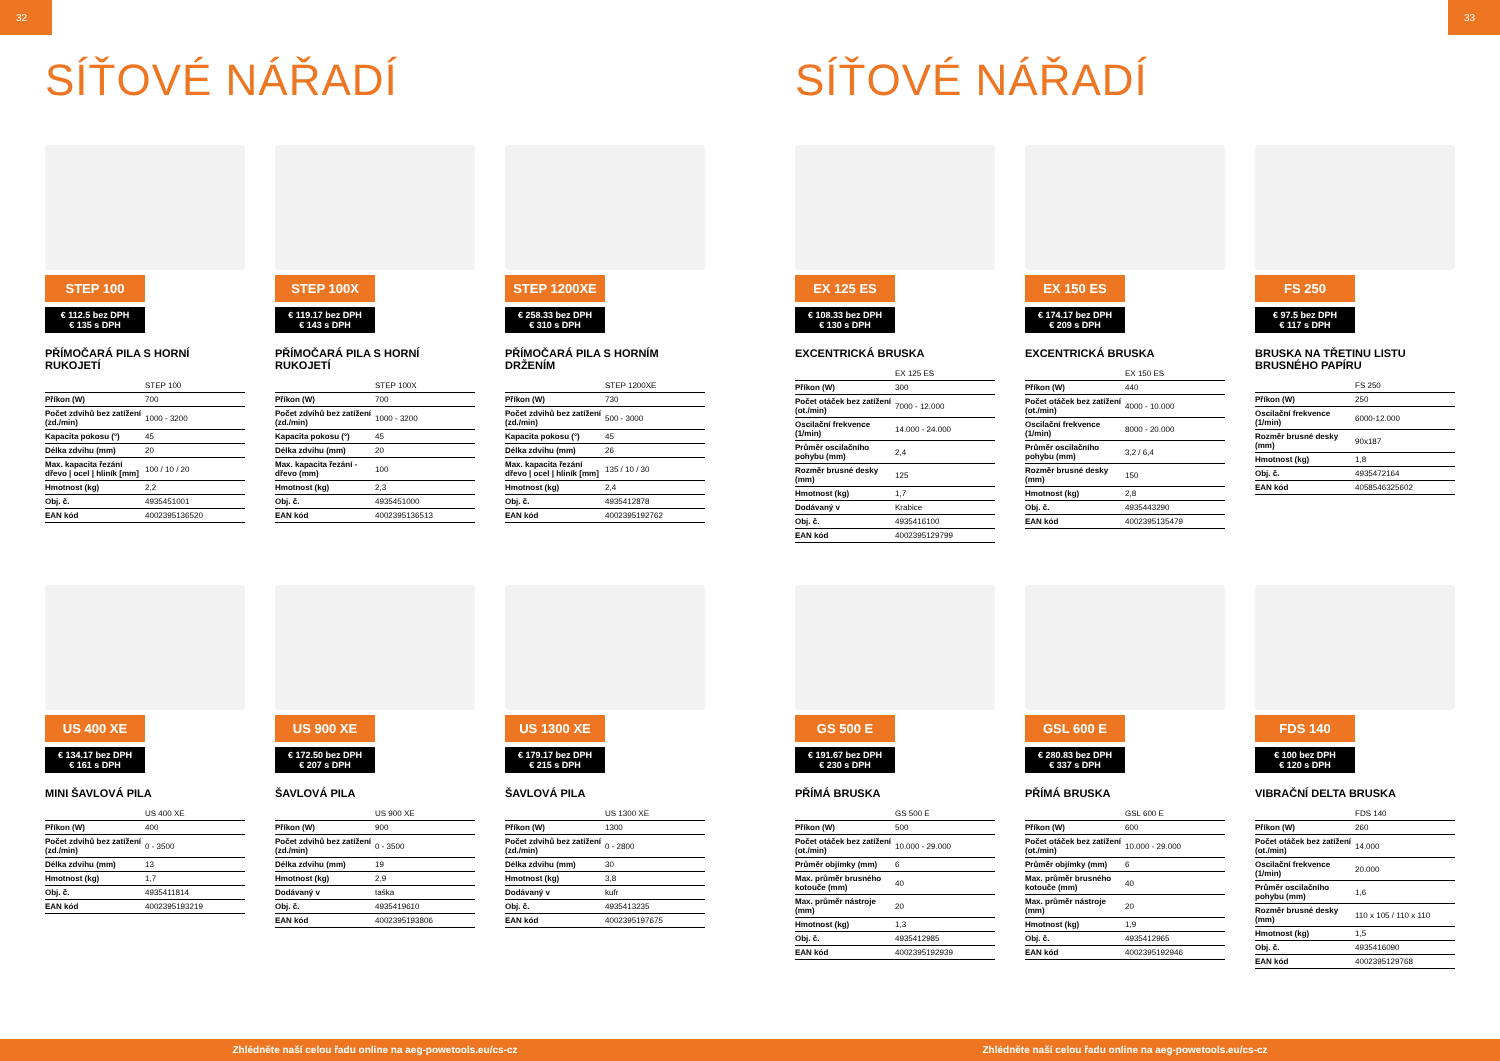32 33
SÍŤOVÉ NÁŘADÍ
STEP 100
€ 112.5 bez DPH
€ 135 s DPH
PŘÍMOČARÁ PILA S HORNÍ RUKOJETÍ
| | STEP 100 |
| --- | --- |
| Příkon (W) | 700 |
| Počet zdvihů bez zatížení (zd./min) | 1000 - 3200 |
| Kapacita pokosu (°) | 45 |
| Délka zdvihu (mm) | 20 |
| Max. kapacita řezání dřevo / ocel / hliník [mm] | 100 / 10 / 20 |
| Hmotnost (kg) | 2,2 |
| Obj. č. | 4935451001 |
| EAN kód | 4002395136520 |
STEP 100X
€ 119.17 bez DPH
€ 143 s DPH
PŘÍMOČARÁ PILA S HORNÍ RUKOJETÍ
| | STEP 100X |
| --- | --- |
| Příkon (W) | 700 |
| Počet zdvihů bez zatížení (zd./min) | 1000 - 3200 |
| Kapacita pokosu (°) | 45 |
| Délka zdvihu (mm) | 20 |
| Max. kapacita řezání - dřevo (mm) | 100 |
| Hmotnost (kg) | 2,3 |
| Obj. č. | 4935451000 |
| EAN kód | 4002395136513 |
STEP 1200XE
€ 258.33 bez DPH
€ 310 s DPH
PŘÍMOČARÁ PILA S HORNÍM DRŽENÍM
| | STEP 1200XE |
| --- | --- |
| Příkon (W) | 730 |
| Počet zdvihů bez zatížení (zd./min) | 500 - 3000 |
| Kapacita pokosu (°) | 45 |
| Délka zdvihu (mm) | 26 |
| Max. kapacita řezání dřevo / ocel / hliník [mm] | 135 / 10 / 30 |
| Hmotnost (kg) | 2,4 |
| Obj. č. | 4935412878 |
| EAN kód | 4002395192762 |
US 400 XE
€ 134.17 bez DPH
€ 161 s DPH
MINI ŠAVLOVÁ PILA
| | US 400 XE |
| --- | --- |
| Příkon (W) | 400 |
| Počet zdvihů bez zatížení (zd./min) | 0 - 3500 |
| Délka zdvihu (mm) | 13 |
| Hmotnost (kg) | 1,7 |
| Obj. č. | 4935411814 |
| EAN kód | 4002395193219 |
US 900 XE
€ 172.50 bez DPH
€ 207 s DPH
ŠAVLOVÁ PILA
| | US 900 XE |
| --- | --- |
| Příkon (W) | 900 |
| Počet zdvihů bez zatížení (zd./min) | 0 - 3500 |
| Délka zdvihu (mm) | 19 |
| Hmotnost (kg) | 2,9 |
| Dodávaný v | taška |
| Obj. č. | 4935419610 |
| EAN kód | 4002395193806 |
US 1300 XE
€ 179.17 bez DPH
€ 215 s DPH
ŠAVLOVÁ PILA
| | US 1300 XE |
| --- | --- |
| Příkon (W) | 1300 |
| Počet zdvihů bez zatížení (zd./min) | 0 - 2800 |
| Délka zdvihu (mm) | 30 |
| Hmotnost (kg) | 3,8 |
| Dodávaný v | kufr |
| Obj. č. | 4935413235 |
| EAN kód | 4002395197675 |
SÍŤOVÉ NÁŘADÍ
EX 125 ES
€ 108.33 bez DPH
€ 130 s DPH
EXCENTRICKÁ BRUSKA
| | EX 125 ES |
| --- | --- |
| Příkon (W) | 300 |
| Počet otáček bez zatížení (ot./min) | 7000 - 12.000 |
| Oscilační frekvence (1/min) | 14.000 - 24.000 |
| Průměr oscilačního pohybu (mm) | 2,4 |
| Rozměr brusné desky (mm) | 125 |
| Hmotnost (kg) | 1,7 |
| Dodávaný v | Krabice |
| Obj. č. | 4935416100 |
| EAN kód | 4002395129799 |
EX 150 ES
€ 174.17 bez DPH
€ 209 s DPH
EXCENTRICKÁ BRUSKA
| | EX 150 ES |
| --- | --- |
| Příkon (W) | 440 |
| Počet otáček bez zatížení (ot./min) | 4000 - 10.000 |
| Oscilační frekvence (1/min) | 8000 - 20.000 |
| Průměr oscilačního pohybu (mm) | 3,2 / 6,4 |
| Rozměr brusné desky (mm) | 150 |
| Hmotnost (kg) | 2,8 |
| Obj. č. | 4935443290 |
| EAN kód | 4002395135479 |
FS 250
€ 97.5 bez DPH
€ 117 s DPH
BRUSKA NA TŘETINU LISTU BRUSNÉHO PAPÍRU
| | FS 250 |
| --- | --- |
| Příkon (W) | 250 |
| Oscilační frekvence (1/min) | 6000-12.000 |
| Rozměr brusné desky (mm) | 90x187 |
| Hmotnost (kg) | 1,8 |
| Obj. č. | 4935472164 |
| EAN kód | 4058546325602 |
GS 500 E
€ 191.67 bez DPH
€ 230 s DPH
PŘÍMÁ BRUSKA
| | GS 500 E |
| --- | --- |
| Příkon (W) | 500 |
| Počet otáček bez zatížení (ot./min) | 10.000 - 29.000 |
| Průměr objímky (mm) | 6 |
| Max. průměr brusného kotouče (mm) | 40 |
| Max. průměr nástroje (mm) | 20 |
| Hmotnost (kg) | 1,3 |
| Obj. č. | 4935412985 |
| EAN kód | 4002395192939 |
GSL 600 E
€ 280.83 bez DPH
€ 337 s DPH
PŘÍMÁ BRUSKA
| | GSL 600 E |
| --- | --- |
| Příkon (W) | 600 |
| Počet otáček bez zatížení (ot./min) | 10.000 - 29.000 |
| Průměr objímky (mm) | 6 |
| Max. průměr brusného kotouče (mm) | 40 |
| Max. průměr nástroje (mm) | 20 |
| Hmotnost (kg) | 1,9 |
| Obj. č. | 4935412965 |
| EAN kód | 4002395192946 |
FDS 140
€ 100 bez DPH
€ 120 s DPH
VIBRAČNÍ DELTA BRUSKA
| | FDS 140 |
| --- | --- |
| Příkon (W) | 260 |
| Počet otáček bez zatížení (ot./min) | 14.000 |
| Oscilační frekvence (1/min) | 20.000 |
| Průměr oscilačního pohybu (mm) | 1,6 |
| Rozměr brusné desky (mm) | 110 x 105 / 110 x 110 |
| Hmotnost (kg) | 1,5 |
| Obj. č. | 4935416090 |
| EAN kód | 4002395129768 |
Zhlédněte naší celou řadu online na aeg-powetools.eu/cs-cz Zhlédněte naší celou řadu online na aeg-powetools.eu/cs-cz